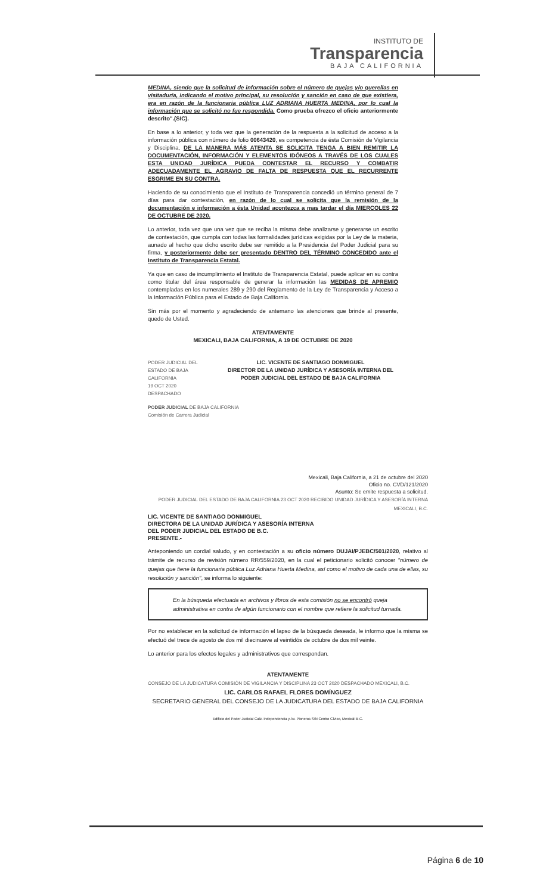INSTITUTO DE
Transparencia
BAJA CALIFORNIA
MEDINA, siendo que la solicitud de información sobre el número de quejas y/o querellas en visitaduría, indicando el motivo principal, su resolución y sanción en caso de que existiera, era en razón de la funcionaria pública LUZ ADRIANA HUERTA MEDINA, por lo cual la información que se solicitó no fue respondida. Como prueba ofrezco el oficio anteriormente descrito".(SIC).
En base a lo anterior, y toda vez que la generación de la respuesta a la solicitud de acceso a la información pública con número de folio 00643420, es competencia de ésta Comisión de Vigilancia y Disciplina, DE LA MANERA MÁS ATENTA SE SOLICITA TENGA A BIEN REMITIR LA DOCUMENTACIÓN, INFORMACIÓN Y ELEMENTOS IDÓNEOS A TRAVÉS DE LOS CUALES ESTA UNIDAD JURÍDICA PUEDA CONTESTAR EL RECURSO Y COMBATIR ADECUADAMENTE EL AGRAVIO DE FALTA DE RESPUESTA QUE EL RECURRENTE ESGRIME EN SU CONTRA.
Haciendo de su conocimiento que el Instituto de Transparencia concedió un término general de 7 días para dar contestación, en razón de lo cual se solicita que la remisión de la documentación e información a ésta Unidad acontezca a mas tardar el día MIERCOLES 22 DE OCTUBRE DE 2020.
Lo anterior, toda vez que una vez que se reciba la misma debe analizarse y generarse un escrito de contestación, que cumpla con todas las formalidades jurídicas exigidas por la Ley de la materia, aunado al hecho que dicho escrito debe ser remitido a la Presidencia del Poder Judicial para su firma, y posteriormente debe ser presentado DENTRO DEL TÉRMINO CONCEDIDO ante el Instituto de Transparencia Estatal.
Ya que en caso de incumplimiento el Instituto de Transparencia Estatal, puede aplicar en su contra como titular del área responsable de generar la información las MEDIDAS DE APREMIO contempladas en los numerales 289 y 290 del Reglamento de la Ley de Transparencia y Acceso a la Información Pública para el Estado de Baja California.
Sin más por el momento y agradeciendo de antemano las atenciones que brinde al presente, quedo de Usted.
ATENTAMENTE
MEXICALI, BAJA CALIFORNIA, A 19 DE OCTUBRE DE 2020
PODER JUDICIAL DEL ESTADO DE BAJA CALIFORNIA
19 OCT 2020
DESPACHADO
LIC. VICENTE DE SANTIAGO DONMIGUEL
DIRECTOR DE LA UNIDAD JURÍDICA Y ASESORÍA INTERNA DEL PODER JUDICIAL DEL ESTADO DE BAJA CALIFORNIA
PODER JUDICIAL DE BAJA CALIFORNIA
Comisión de Carrera Judicial
Mexicali, Baja California, a 21 de octubre del 2020
Oficio no. CVD/121/2020
Asunto: Se emite respuesta a solicitud.
PODER JUDICIAL DEL ESTADO DE BAJA CALIFORNIA 23 OCT 2020 RECIBIDO UNIDAD JURÍDICA Y ASESORÍA INTERNA MEXICALI, B.C.
LIC. VICENTE DE SANTIAGO DONMIGUEL
DIRECTORA DE LA UNIDAD JURÍDICA Y ASESORÍA INTERNA
DEL PODER JUDICIAL DEL ESTADO DE B.C.
PRESENTE.-
Anteponiendo un cordial saludo, y en contestación a su oficio número DUJAI/PJEBC/501/2020, relativo al trámite de recurso de revisión número RR/559/2020, en la cual el peticionario solicitó conocer "número de quejas que tiene la funcionaria pública Luz Adriana Huerta Medina, así como el motivo de cada una de ellas, su resolución y sanción", se informa lo siguiente:
En la búsqueda efectuada en archivos y libros de esta comisión no se encontró queja administrativa en contra de algún funcionario con el nombre que refiere la solicitud turnada.
Por no establecer en la solicitud de información el lapso de la búsqueda deseada, le informo que la misma se efectuó del trece de agosto de dos mil diecinueve al veintidós de octubre de dos mil veinte.
Lo anterior para los efectos legales y administrativos que correspondan.
ATENTAMENTE
CONSEJO DE LA JUDICATURA COMISIÓN DE VIGILANCIA Y DISCIPLINA 23 OCT 2020 DESPACHADO MEXICALI, B.C.
LIC. CARLOS RAFAEL FLORES DOMÍNGUEZ
SECRETARIO GENERAL DEL CONSEJO DE LA JUDICATURA DEL ESTADO DE BAJA CALIFORNIA
Edificio del Poder Judicial Calz. Independencia y Av. Pioneros S/N Centro Cívico, Mexicali B.C.
Página 6 de 10